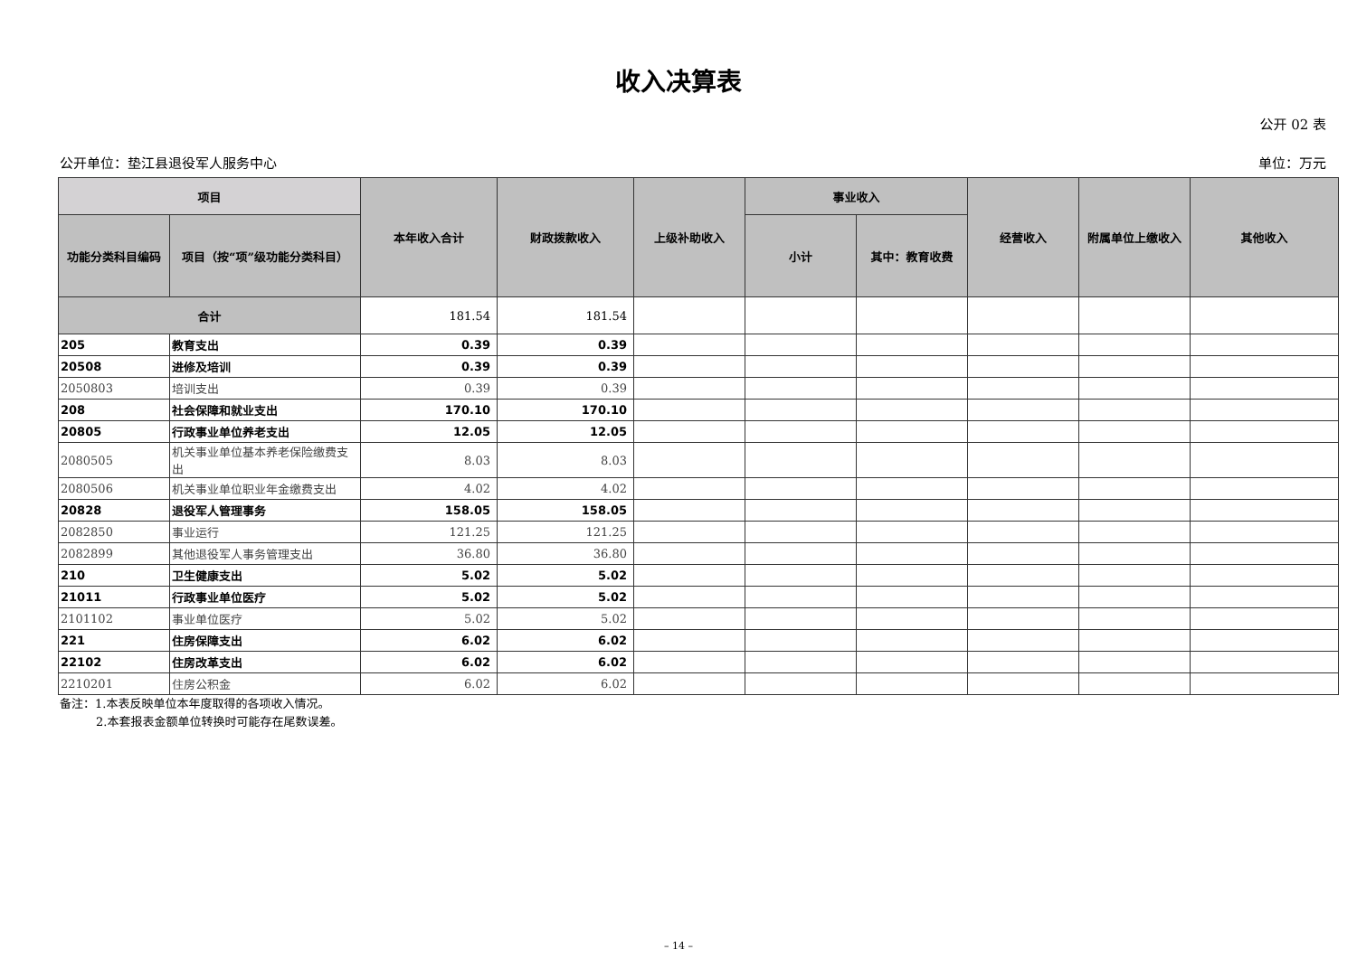收入决算表
公开 02 表
公开单位：垫江县退役军人服务中心 单位：万元
| 项目 | | 本年收入合计 | 财政拨款收入 | 上级补助收入 | 事业收入 | | 经营收入 | 附属单位上缴收入 | 其他收入 |
| --- | --- | --- | --- | --- | --- | --- | --- | --- | --- |
| 功能分类科目编码 | 项目（按“项”级功能分类科目） | | | | 小计 | 其中：教育收费 | | | |
| 合计 | | 181.54 | 181.54 | | | | | | |
| 205 | 教育支出 | 0.39 | 0.39 | | | | | | |
| 20508 | 进修及培训 | 0.39 | 0.39 | | | | | | |
| 2050803 | 培训支出 | 0.39 | 0.39 | | | | | | |
| 208 | 社会保障和就业支出 | 170.10 | 170.10 | | | | | | |
| 20805 | 行政事业单位养老支出 | 12.05 | 12.05 | | | | | | |
| 2080505 | 机关事业单位基本养老保险缴费支出 | 8.03 | 8.03 | | | | | | |
| 2080506 | 机关事业单位职业年金缴费支出 | 4.02 | 4.02 | | | | | | |
| 20828 | 退役军人管理事务 | 158.05 | 158.05 | | | | | | |
| 2082850 | 事业运行 | 121.25 | 121.25 | | | | | | |
| 2082899 | 其他退役军人事务管理支出 | 36.80 | 36.80 | | | | | | |
| 210 | 卫生健康支出 | 5.02 | 5.02 | | | | | | |
| 21011 | 行政事业单位医疗 | 5.02 | 5.02 | | | | | | |
| 2101102 | 事业单位医疗 | 5.02 | 5.02 | | | | | | |
| 221 | 住房保障支出 | 6.02 | 6.02 | | | | | | |
| 22102 | 住房改革支出 | 6.02 | 6.02 | | | | | | |
| 2210201 | 住房公积金 | 6.02 | 6.02 | | | | | | |
备注：1.本表反映单位本年度取得的各项收入情况。
2.本套报表金额单位转换时可能存在尾数误差。
– 14 –